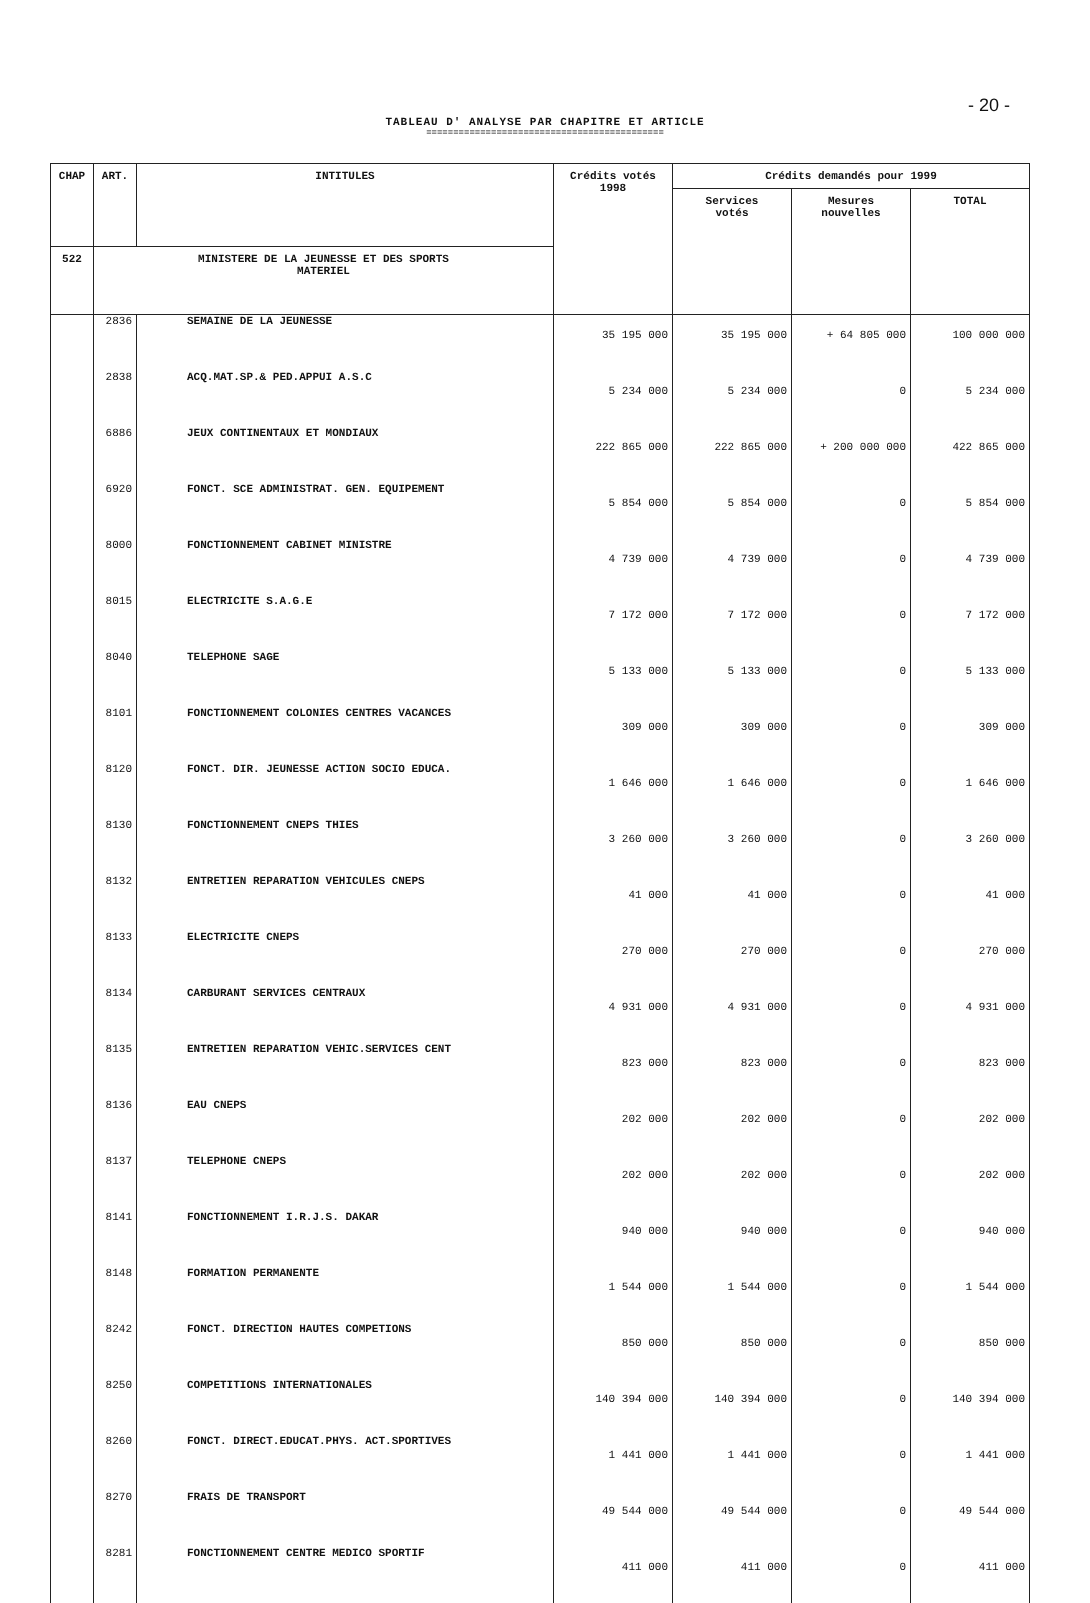- 20 -
TABLEAU D' ANALYSE PAR CHAPITRE ET ARTICLE
============================================
| CHAP | ART. | INTITULES | Crédits votés 1998 | Crédits demandés pour 1999 | | |
| --- | --- | --- | --- | --- | --- | --- |
| | | | | Services votés | Mesures nouvelles | TOTAL |
| 522 | MINISTERE DE LA JEUNESSE ET DES SPORTS MATERIEL | | | | | |
| | 2836 | SEMAINE DE LA JEUNESSE | 35 195 000 | 35 195 000 | + 64 805 000 | 100 000 000 |
| | 2838 | ACQ.MAT.SP.& PED.APPUI A.S.C | 5 234 000 | 5 234 000 | 0 | 5 234 000 |
| | 6886 | JEUX CONTINENTAUX ET MONDIAUX | 222 865 000 | 222 865 000 | + 200 000 000 | 422 865 000 |
| | 6920 | FONCT. SCE ADMINISTRAT. GEN. EQUIPEMENT | 5 854 000 | 5 854 000 | 0 | 5 854 000 |
| | 8000 | FONCTIONNEMENT CABINET MINISTRE | 4 739 000 | 4 739 000 | 0 | 4 739 000 |
| | 8015 | ELECTRICITE S.A.G.E | 7 172 000 | 7 172 000 | 0 | 7 172 000 |
| | 8040 | TELEPHONE SAGE | 5 133 000 | 5 133 000 | 0 | 5 133 000 |
| | 8101 | FONCTIONNEMENT COLONIES CENTRES VACANCES | 309 000 | 309 000 | 0 | 309 000 |
| | 8120 | FONCT. DIR. JEUNESSE ACTION SOCIO EDUCA. | 1 646 000 | 1 646 000 | 0 | 1 646 000 |
| | 8130 | FONCTIONNEMENT CNEPS THIES | 3 260 000 | 3 260 000 | 0 | 3 260 000 |
| | 8132 | ENTRETIEN REPARATION VEHICULES CNEPS | 41 000 | 41 000 | 0 | 41 000 |
| | 8133 | ELECTRICITE CNEPS | 270 000 | 270 000 | 0 | 270 000 |
| | 8134 | CARBURANT SERVICES CENTRAUX | 4 931 000 | 4 931 000 | 0 | 4 931 000 |
| | 8135 | ENTRETIEN REPARATION VEHIC.SERVICES CENT | 823 000 | 823 000 | 0 | 823 000 |
| | 8136 | EAU CNEPS | 202 000 | 202 000 | 0 | 202 000 |
| | 8137 | TELEPHONE CNEPS | 202 000 | 202 000 | 0 | 202 000 |
| | 8141 | FONCTIONNEMENT I.R.J.S. DAKAR | 940 000 | 940 000 | 0 | 940 000 |
| | 8148 | FORMATION PERMANENTE | 1 544 000 | 1 544 000 | 0 | 1 544 000 |
| | 8242 | FONCT. DIRECTION HAUTES COMPETIONS | 850 000 | 850 000 | 0 | 850 000 |
| | 8250 | COMPETITIONS INTERNATIONALES | 140 394 000 | 140 394 000 | 0 | 140 394 000 |
| | 8260 | FONCT. DIRECT.EDUCAT.PHYS. ACT.SPORTIVES | 1 441 000 | 1 441 000 | 0 | 1 441 000 |
| | 8270 | FRAIS DE TRANSPORT | 49 544 000 | 49 544 000 | 0 | 49 544 000 |
| | 8281 | FONCTIONNEMENT CENTRE MEDICO SPORTIF | 411 000 | 411 000 | 0 | 411 000 |